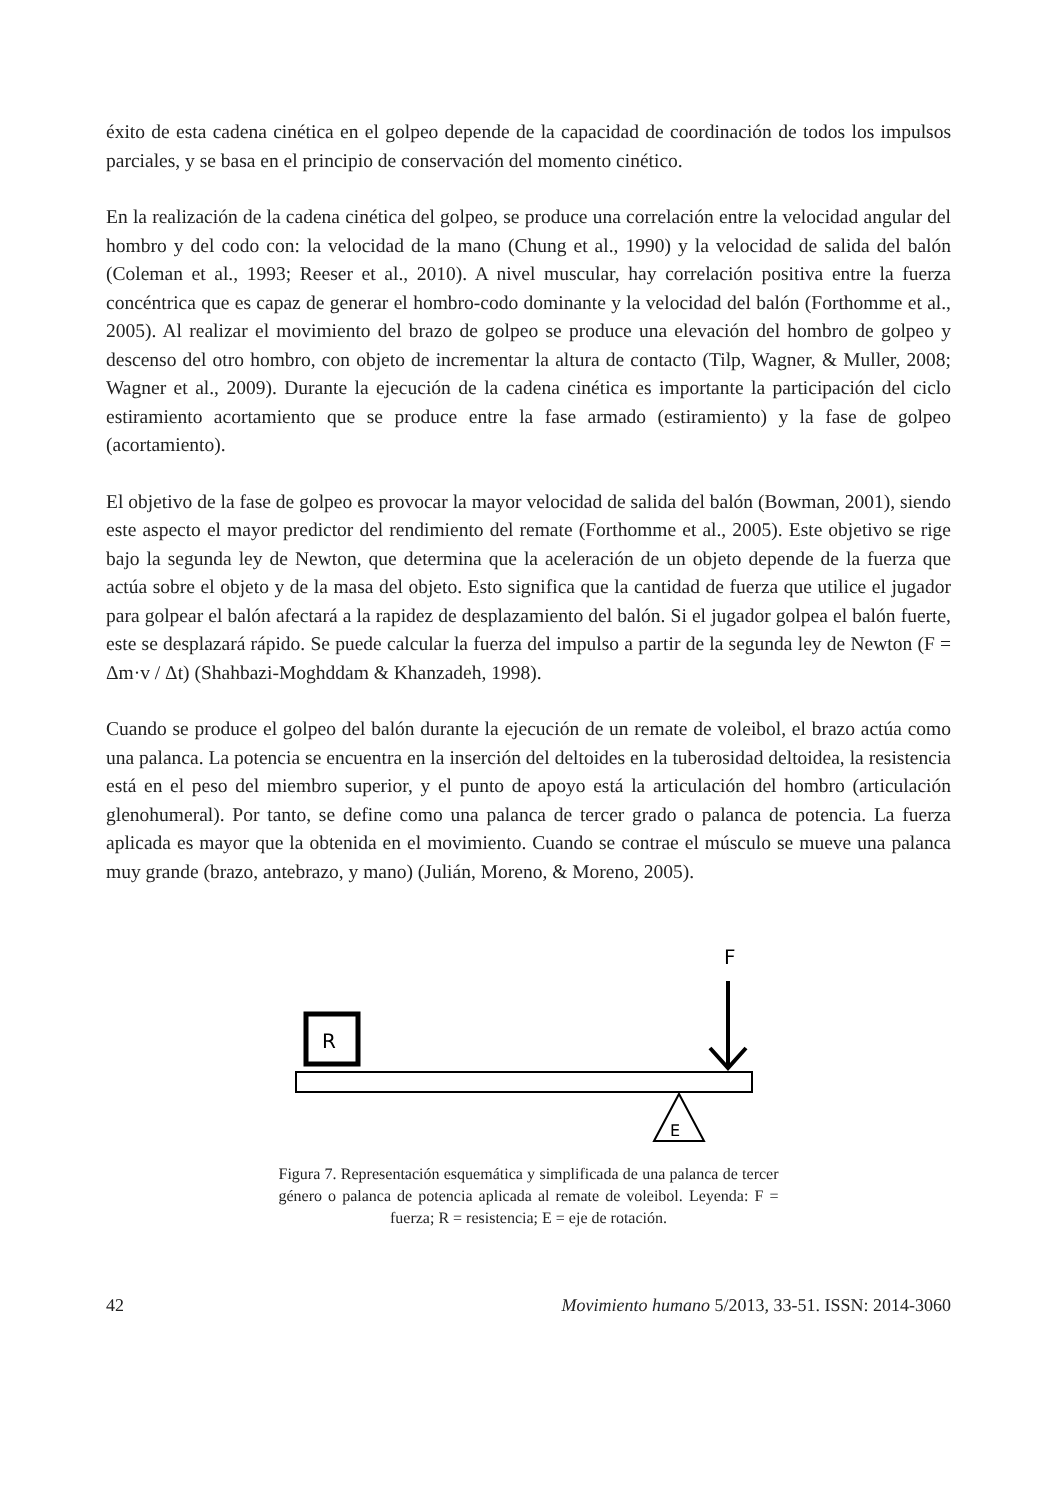éxito de esta cadena cinética en el golpeo depende de la capacidad de coordinación de todos los impulsos parciales, y se basa en el principio de conservación del momento cinético.
En la realización de la cadena cinética del golpeo, se produce una correlación entre la velocidad angular del hombro y del codo con: la velocidad de la mano (Chung et al., 1990) y la velocidad de salida del balón (Coleman et al., 1993; Reeser et al., 2010). A nivel muscular, hay correlación positiva entre la fuerza concéntrica que es capaz de generar el hombro-codo dominante y la velocidad del balón (Forthomme et al., 2005). Al realizar el movimiento del brazo de golpeo se produce una elevación del hombro de golpeo y descenso del otro hombro, con objeto de incrementar la altura de contacto (Tilp, Wagner, & Muller, 2008; Wagner et al., 2009). Durante la ejecución de la cadena cinética es importante la participación del ciclo estiramiento acortamiento que se produce entre la fase armado (estiramiento) y la fase de golpeo (acortamiento).
El objetivo de la fase de golpeo es provocar la mayor velocidad de salida del balón (Bowman, 2001), siendo este aspecto el mayor predictor del rendimiento del remate (Forthomme et al., 2005). Este objetivo se rige bajo la segunda ley de Newton, que determina que la aceleración de un objeto depende de la fuerza que actúa sobre el objeto y de la masa del objeto. Esto significa que la cantidad de fuerza que utilice el jugador para golpear el balón afectará a la rapidez de desplazamiento del balón. Si el jugador golpea el balón fuerte, este se desplazará rápido. Se puede calcular la fuerza del impulso a partir de la segunda ley de Newton (F = Δm·v / Δt) (Shahbazi-Moghddam & Khanzadeh, 1998).
Cuando se produce el golpeo del balón durante la ejecución de un remate de voleibol, el brazo actúa como una palanca. La potencia se encuentra en la inserción del deltoides en la tuberosidad deltoidea, la resistencia está en el peso del miembro superior, y el punto de apoyo está la articulación del hombro (articulación glenohumeral). Por tanto, se define como una palanca de tercer grado o palanca de potencia. La fuerza aplicada es mayor que la obtenida en el movimiento. Cuando se contrae el músculo se mueve una palanca muy grande (brazo, antebrazo, y mano) (Julián, Moreno, & Moreno, 2005).
F
R
E
Figura 7. Representación esquemática y simplificada de una palanca de tercer género o palanca de potencia aplicada al remate de voleibol. Leyenda: F = fuerza; R = resistencia; E = eje de rotación.
42 Movimiento humano 5/2013, 33-51. ISSN: 2014-3060